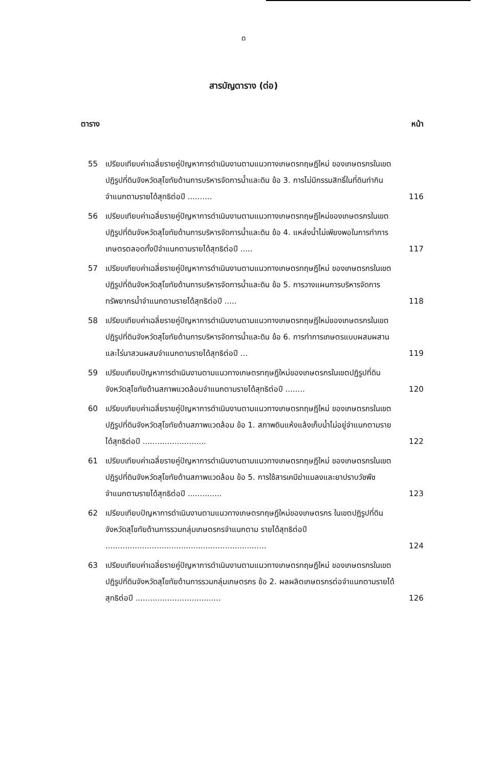ด
สารบัญตาราง (ต่อ)
ตาราง หน้า
55 เปรียบเทียบค่าเฉลี่ยรายคู่ปัญหาการดำเนินงานตามแนวทางเกษตรทฤษฎีใหม่ ของเกษตรกรในเขตปฏิรูปที่ดินจังหวัดสุโขทัยด้านการบริหารจัดการน้ำและดิน ข้อ 3. การไม่มีกรรมสิทธิ์ในที่ดินทำกินจำแนกตามรายได้สุทธิต่อปี .......... 116
56 เปรียบเทียบค่าเฉลี่ยรายคู่ปัญหาการดำเนินงานตามแนวทางเกษตรทฤษฎีใหม่ของเกษตรกรในเขตปฏิรูปที่ดินจังหวัดสุโขทัยด้านการบริหารจัดการน้ำและดิน ข้อ 4. แหล่งน้ำไม่เพียงพอในการทำการเกษตรตลอดทั้งปีจำแนกตามรายได้สุทธิต่อปี ..... 117
57 เปรียบเทียบค่าเฉลี่ยรายคู่ปัญหาการดำเนินงานตามแนวทางเกษตรทฤษฎีใหม่ ของเกษตรกรในเขตปฏิรูปที่ดินจังหวัดสุโขทัยด้านการบริหารจัดการน้ำและดิน ข้อ 5. การวางแผนการบริหารจัดการทรัพยากรน้ำจำแนกตามรายได้สุทธิต่อปี ..... 118
58 เปรียบเทียบค่าเฉลี่ยรายคู่ปัญหาการดำเนินงานตามแนวทางเกษตรทฤษฎีใหม่ของเกษตรกรในเขตปฏิรูปที่ดินจังหวัดสุโขทัยด้านการบริหารจัดการน้ำและดิน ข้อ 6. การทำการเกษตรแบบผสมผสานและไร่นาสวนผสมจำแนกตามรายได้สุทธิต่อปี ... 119
59 เปรียบเทียบปัญหาการดำเนินงานตามแนวทางเกษตรทฤษฎีใหม่ของเกษตรกรในเขตปฏิรูปที่ดินจังหวัดสุโขทัยด้านสภาพแวดล้อมจำแนกตามรายได้สุทธิต่อปี ........ 120
60 เปรียบเทียบค่าเฉลี่ยรายคู่ปัญหาการดำเนินงานตามแนวทางเกษตรทฤษฎีใหม่ ของเกษตรกรในเขตปฏิรูปที่ดินจังหวัดสุโขทัยด้านสภาพแวดล้อม ข้อ 1. สภาพดินแห้งแล้งเก็บน้ำไม่อยู่จำแนกตามรายได้สุทธิต่อปี .......................... 122
61 เปรียบเทียบค่าเฉลี่ยรายคู่ปัญหาการดำเนินงานตามแนวทางเกษตรทฤษฎีใหม่ ของเกษตรกรในเขตปฏิรูปที่ดินจังหวัดสุโขทัยด้านสภาพแวดล้อม ข้อ 5. การใช้สารเคมีฆ่าแมลงและยาปราบวัชพืช จำแนกตามรายได้สุทธิต่อปี .............. 123
62 เปรียบเทียบปัญหาการดำเนินงานตามแนวทางเกษตรทฤษฎีใหม่ของเกษตรกร ในเขตปฏิรูปที่ดินจังหวัดสุโขทัยด้านการรวมกลุ่มเกษตรกรจำแนกตาม รายได้สุทธิต่อปี .................................................................. 124
63 เปรียบเทียบค่าเฉลี่ยรายคู่ปัญหาการดำเนินงานตามแนวทางเกษตรทฤษฎีใหม่ ของเกษตรกรในเขตปฏิรูปที่ดินจังหวัดสุโขทัยด้านการรวมกลุ่มเกษตรกร ข้อ 2. ผลผลิตเกษตรกรต่อจำแนกตามรายได้สุทธิต่อปี ................................... 126